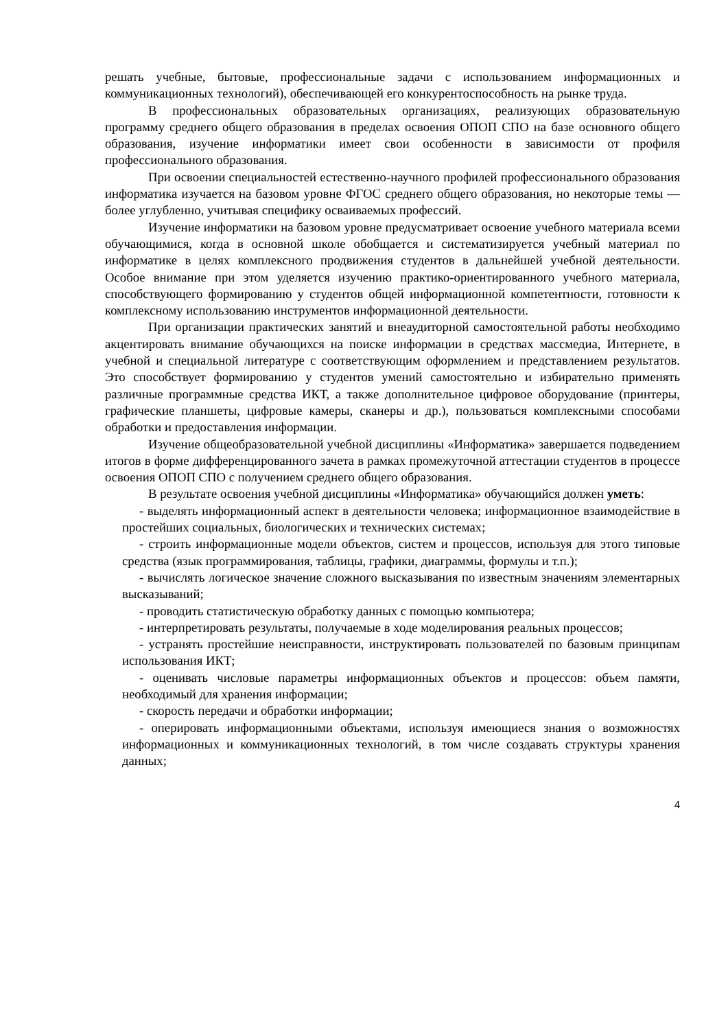решать учебные, бытовые, профессиональные задачи с использованием информационных и коммуникационных технологий), обеспечивающей его конкурентоспособность на рынке труда.
В профессиональных образовательных организациях, реализующих образовательную программу среднего общего образования в пределах освоения ОПОП СПО на базе основного общего образования, изучение информатики имеет свои особенности в зависимости от профиля профессионального образования.
При освоении специальностей естественно-научного профилей профессионального образования информатика изучается на базовом уровне ФГОС среднего общего образования, но некоторые темы — более углубленно, учитывая специфику осваиваемых профессий.
Изучение информатики на базовом уровне предусматривает освоение учебного материала всеми обучающимися, когда в основной школе обобщается и систематизируется учебный материал по информатике в целях комплексного продвижения студентов в дальнейшей учебной деятельности. Особое внимание при этом уделяется изучению практико-ориентированного учебного материала, способствующего формированию у студентов общей информационной компетентности, готовности к комплексному использованию инструментов информационной деятельности.
При организации практических занятий и внеаудиторной самостоятельной работы необходимо акцентировать внимание обучающихся на поиске информации в средствах массмедиа, Интернете, в учебной и специальной литературе с соответствующим оформлением и представлением результатов. Это способствует формированию у студентов умений самостоятельно и избирательно применять различные программные средства ИКТ, а также дополнительное цифровое оборудование (принтеры, графические планшеты, цифровые камеры, сканеры и др.), пользоваться комплексными способами обработки и предоставления информации.
Изучение общеобразовательной учебной дисциплины «Информатика» завершается подведением итогов в форме дифференцированного зачета в рамках промежуточной аттестации студентов в процессе освоения ОПОП СПО с получением среднего общего образования.
В результате освоения учебной дисциплины «Информатика» обучающийся должен уметь:
- выделять информационный аспект в деятельности человека; информационное взаимодействие в простейших социальных, биологических и технических системах;
- строить информационные модели объектов, систем и процессов, используя для этого типовые средства (язык программирования, таблицы, графики, диаграммы, формулы и т.п.);
- вычислять логическое значение сложного высказывания по известным значениям элементарных высказываний;
- проводить статистическую обработку данных с помощью компьютера;
- интерпретировать результаты, получаемые в ходе моделирования реальных процессов;
- устранять простейшие неисправности, инструктировать пользователей по базовым принципам использования ИКТ;
- оценивать числовые параметры информационных объектов и процессов: объем памяти, необходимый для хранения информации;
- скорость передачи и обработки информации;
- оперировать информационными объектами, используя имеющиеся знания о возможностях информационных и коммуникационных технологий, в том числе создавать структуры хранения данных;
4